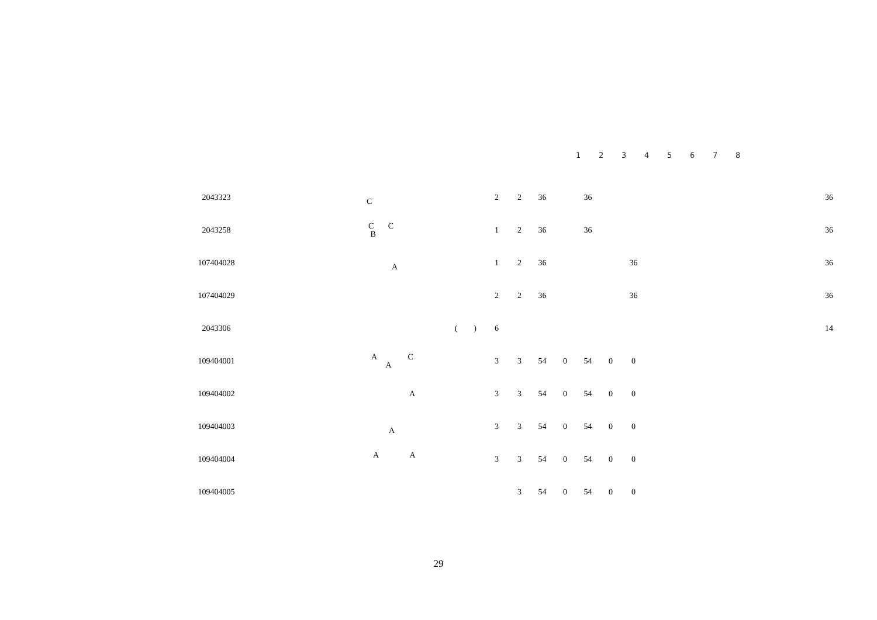12345678
| 2043323 | C | 2 | 2 | 36 | | 36 | | | 36 |
| 2043258 | C C B | 1 | 2 | 36 | | 36 | | | 36 |
| 107404028 | A | 1 | 2 | 36 | | | | 36 | 36 |
| 107404029 | | 2 | 2 | 36 | | | | 36 | 36 |
| 2043306 | ( ) | 6 | | | | | | | 14 |
| 109404001 | A C A | 3 | 3 | 54 | 0 | 54 | 0 | 0 | |
| 109404002 | A | 3 | 3 | 54 | 0 | 54 | 0 | 0 | |
| 109404003 | A | 3 | 3 | 54 | 0 | 54 | 0 | 0 | |
| 109404004 | A A | 3 | 3 | 54 | 0 | 54 | 0 | 0 | |
| 109404005 | | | 3 | 54 | 0 | 54 | 0 | 0 | |
29